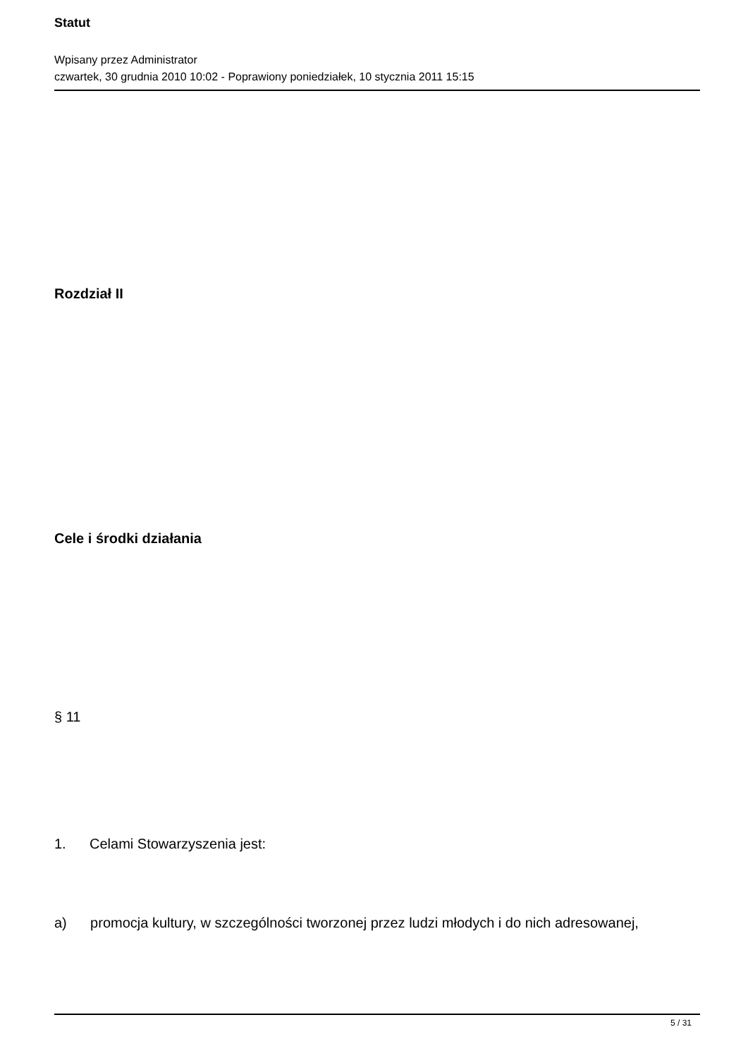Statut
Wpisany przez Administrator
czwartek, 30 grudnia 2010 10:02 - Poprawiony poniedziałek, 10 stycznia 2011 15:15
Rozdział II
Cele i środki działania
§ 11
1. Celami Stowarzyszenia jest:
a) promocja kultury, w szczególności tworzonej przez ludzi młodych i do nich adresowanej,
5 / 31